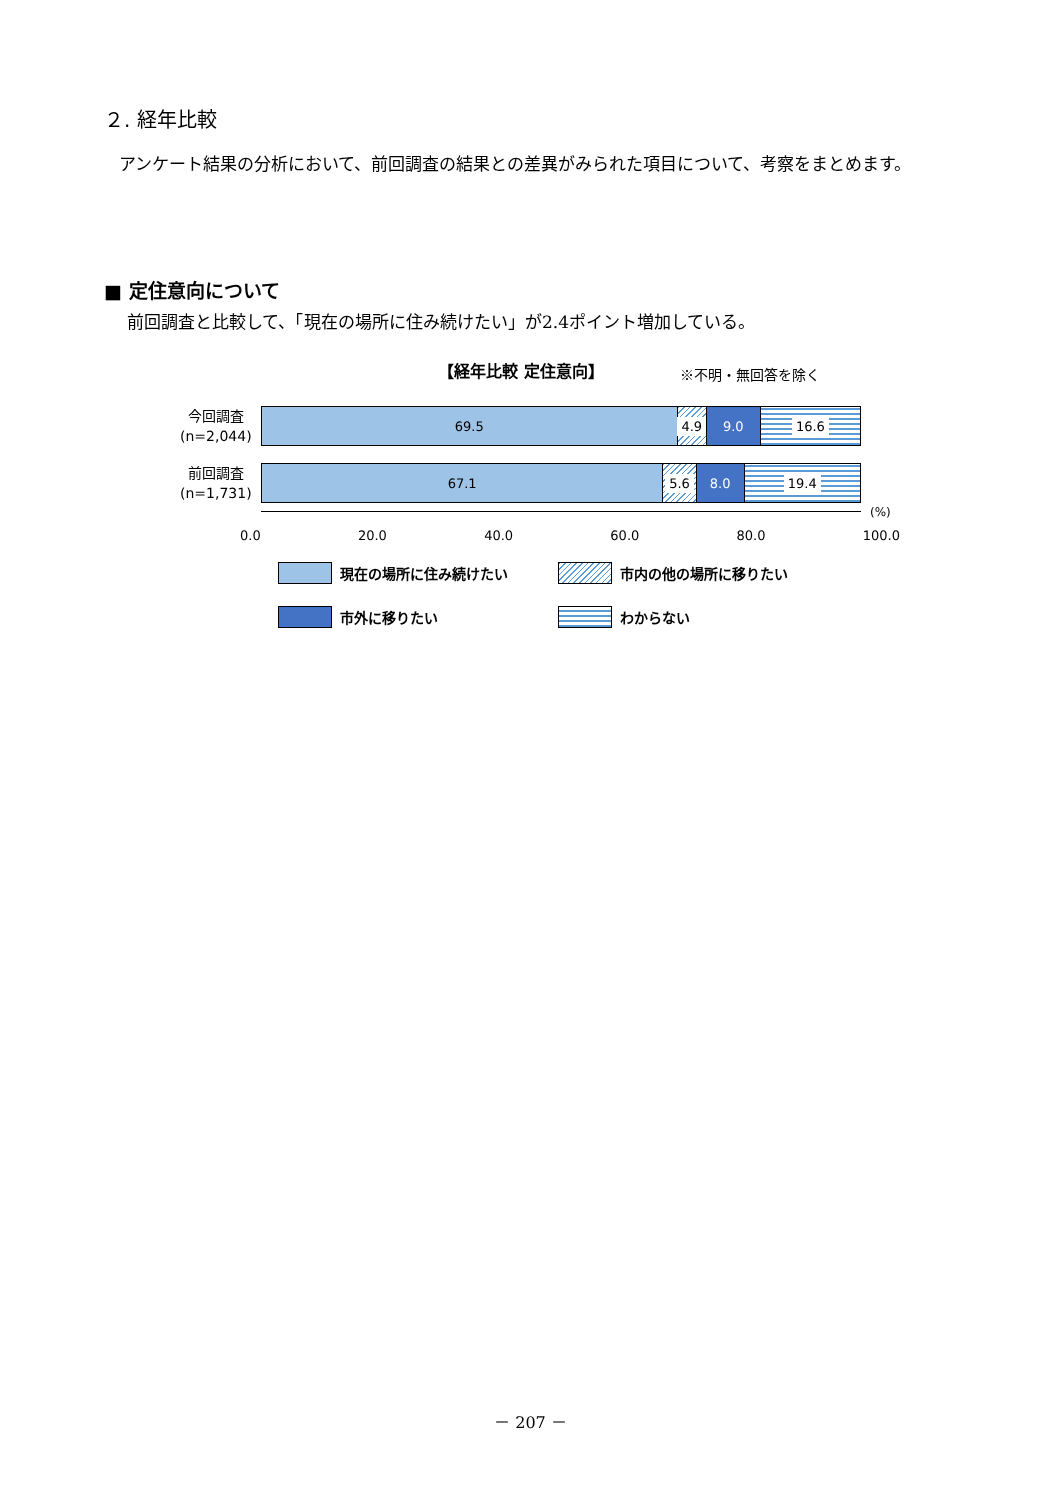２. 経年比較
アンケート結果の分析において、前回調査の結果との差異がみられた項目について、考察をまとめます。
■ 定住意向について
前回調査と比較して、「現在の場所に住み続けたい」が2.4ポイント増加している。
【経年比較 定住意向】 ※不明・無回答を除く
今回調査
(n=2,044)
69.5 4.9 9.0 16.6
前回調査
(n=1,731)
67.1 5.6 8.0 19.4
(%)
0.0 20.0 40.0 60.0 80.0 100.0
現在の場所に住み続けたい 市内の他の場所に移りたい
市外に移りたい わからない
－ 207 －